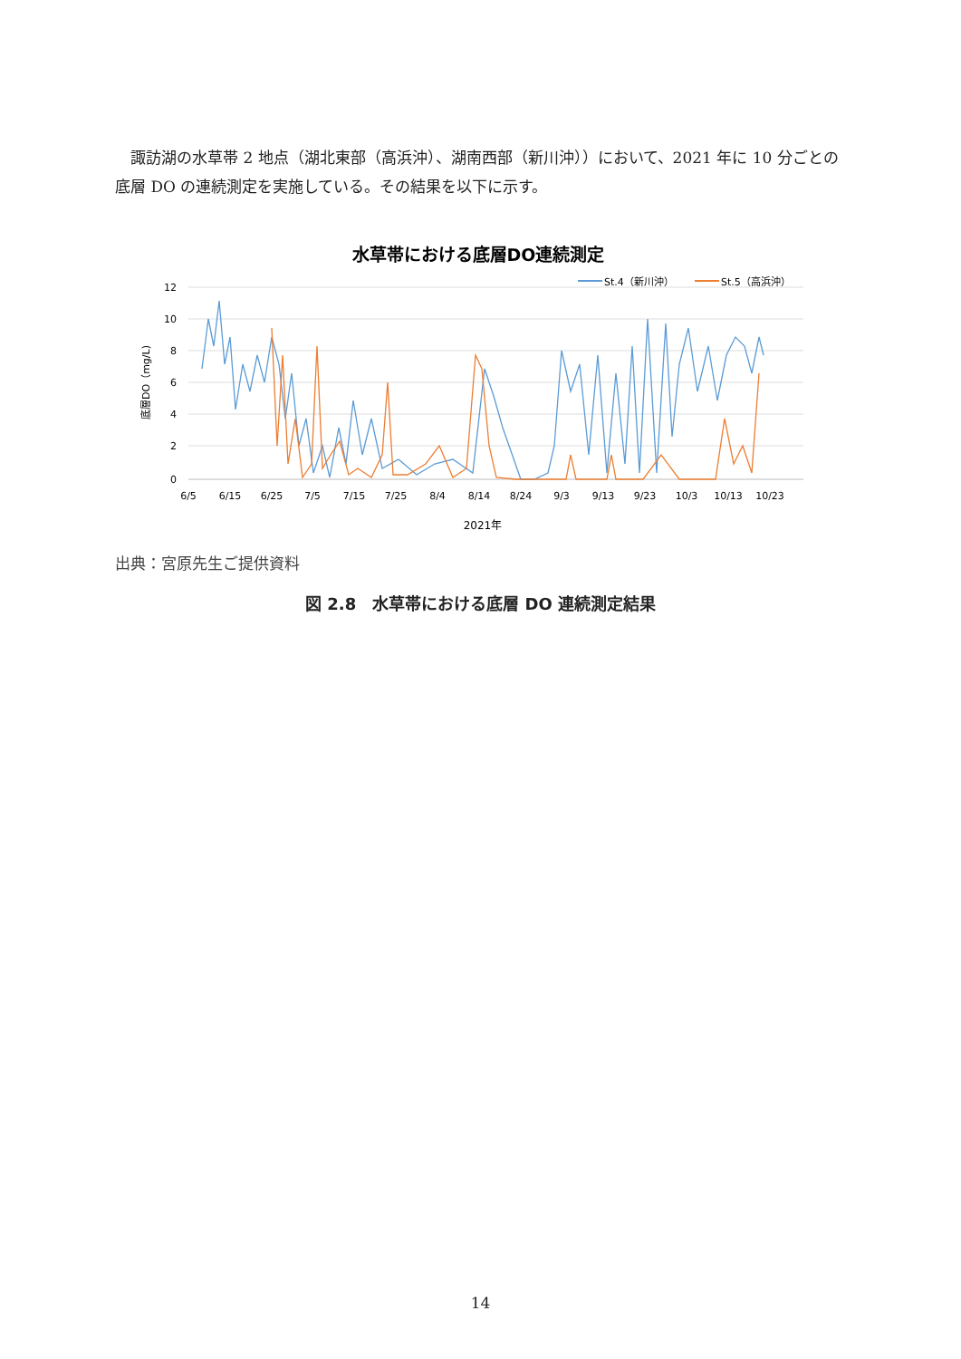諏訪湖の水草帯 2 地点（湖北東部（高浜沖）、湖南西部（新川沖））において、2021 年に 10 分ごとの底層 DO の連続測定を実施している。その結果を以下に示す。
水草帯における底層DO連続測定
St.4（新川沖）
St.5（高浜沖）
12
10
8
6
4
2
0
底層DO（mg/L)
6/5
6/15
6/25
7/5
7/15
7/25
8/4
8/14
8/24
9/3
9/13
9/23
10/3
10/13
10/23
2021年
出典：宮原先生ご提供資料
図 2.8　水草帯における底層 DO 連続測定結果
14